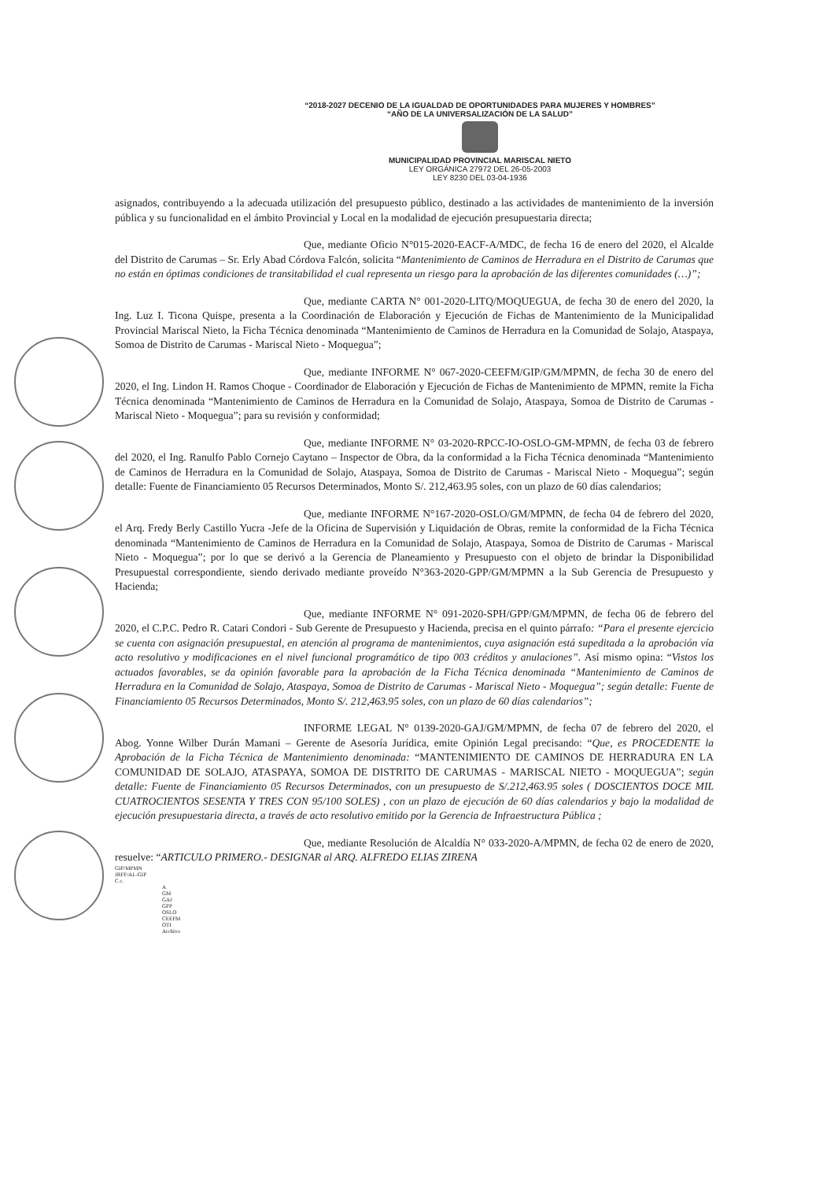“2018-2027 DECENIO DE LA IGUALDAD DE OPORTUNIDADES PARA MUJERES Y HOMBRES”
“AÑO DE LA UNIVERSALIZACIÓN DE LA SALUD”
MUNICIPALIDAD PROVINCIAL MARISCAL NIETO
LEY ORGÁNICA 27972 DEL 26-05-2003
LEY 8230 DEL 03-04-1936
asignados, contribuyendo a la adecuada utilización del presupuesto público, destinado a las actividades de mantenimiento de la inversión pública y su funcionalidad en el ámbito Provincial y Local en la modalidad de ejecución presupuestaria directa;
Que, mediante Oficio N°015-2020-EACF-A/MDC, de fecha 16 de enero del 2020, el Alcalde del Distrito de Carumas – Sr. Erly Abad Córdova Falcón, solicita “Mantenimiento de Caminos de Herradura en el Distrito de Carumas que no están en óptimas condiciones de transitabilidad el cual representa un riesgo para la aprobación de las diferentes comunidades (…)”;
Que, mediante CARTA N° 001-2020-LITQ/MOQUEGUA, de fecha 30 de enero del 2020, la Ing. Luz I. Ticona Quispe, presenta a la Coordinación de Elaboración y Ejecución de Fichas de Mantenimiento de la Municipalidad Provincial Mariscal Nieto, la Ficha Técnica denominada “Mantenimiento de Caminos de Herradura en la Comunidad de Solajo, Ataspaya, Somoa de Distrito de Carumas - Mariscal Nieto - Moquegua”;
Que, mediante INFORME N° 067-2020-CEEFM/GIP/GM/MPMN, de fecha 30 de enero del 2020, el Ing. Lindon H. Ramos Choque - Coordinador de Elaboración y Ejecución de Fichas de Mantenimiento de MPMN, remite la Ficha Técnica denominada “Mantenimiento de Caminos de Herradura en la Comunidad de Solajo, Ataspaya, Somoa de Distrito de Carumas - Mariscal Nieto - Moquegua”; para su revisión y conformidad;
Que, mediante INFORME N° 03-2020-RPCC-IO-OSLO-GM-MPMN, de fecha 03 de febrero del 2020, el Ing. Ranulfo Pablo Cornejo Caytano – Inspector de Obra, da la conformidad a la Ficha Técnica denominada “Mantenimiento de Caminos de Herradura en la Comunidad de Solajo, Ataspaya, Somoa de Distrito de Carumas - Mariscal Nieto - Moquegua”; según detalle: Fuente de Financiamiento 05 Recursos Determinados, Monto S/. 212,463.95 soles, con un plazo de 60 días calendarios;
Que, mediante INFORME N°167-2020-OSLO/GM/MPMN, de fecha 04 de febrero del 2020, el Arq. Fredy Berly Castillo Yucra -Jefe de la Oficina de Supervisión y Liquidación de Obras, remite la conformidad de la Ficha Técnica denominada “Mantenimiento de Caminos de Herradura en la Comunidad de Solajo, Ataspaya, Somoa de Distrito de Carumas - Mariscal Nieto - Moquegua”; por lo que se derivó a la Gerencia de Planeamiento y Presupuesto con el objeto de brindar la Disponibilidad Presupuestal correspondiente, siendo derivado mediante proveído N°363-2020-GPP/GM/MPMN a la Sub Gerencia de Presupuesto y Hacienda;
Que, mediante INFORME N° 091-2020-SPH/GPP/GM/MPMN, de fecha 06 de febrero del 2020, el C.P.C. Pedro R. Catari Condori - Sub Gerente de Presupuesto y Hacienda, precisa en el quinto párrafo: “Para el presente ejercicio se cuenta con asignación presupuestal, en atención al programa de mantenimientos, cuya asignación está supeditada a la aprobación vía acto resolutivo y modificaciones en el nivel funcional programático de tipo 003 créditos y anulaciones”. Así mismo opina: “Vistos los actuados favorables, se da opinión favorable para la aprobación de la Ficha Técnica denominada “Mantenimiento de Caminos de Herradura en la Comunidad de Solajo, Ataspaya, Somoa de Distrito de Carumas - Mariscal Nieto - Moquegua”; según detalle: Fuente de Financiamiento 05 Recursos Determinados, Monto S/. 212,463.95 soles, con un plazo de 60 días calendarios”;
INFORME LEGAL N° 0139-2020-GAJ/GM/MPMN, de fecha 07 de febrero del 2020, el Abog. Yonne Wilber Durán Mamani – Gerente de Asesoría Jurídica, emite Opinión Legal precisando: “Que, es PROCEDENTE la Aprobación de la Ficha Técnica de Mantenimiento denominada: “MANTENIMIENTO DE CAMINOS DE HERRADURA EN LA COMUNIDAD DE SOLAJO, ATASPAYA, SOMOA DE DISTRITO DE CARUMAS - MARISCAL NIETO - MOQUEGUA”; según detalle: Fuente de Financiamiento 05 Recursos Determinados, con un presupuesto de S/.212,463.95 soles ( DOSCIENTOS DOCE MIL CUATROCIENTOS SESENTA Y TRES CON 95/100 SOLES) , con un plazo de ejecución de 60 días calendarios y bajo la modalidad de ejecución presupuestaria directa, a través de acto resolutivo emitido por la Gerencia de Infraestructura Pública ;
Que, mediante Resolución de Alcaldía N° 033-2020-A/MPMN, de fecha 02 de enero de 2020, resuelve: “ARTICULO PRIMERO.- DESIGNAR al ARQ. ALFREDO ELIAS ZIRENA
GIP/MPMN
JRFF/AL-GIP
C.c.
A
GM
GAJ
GPP
OSLO
CEEFM
OTI
Archivo